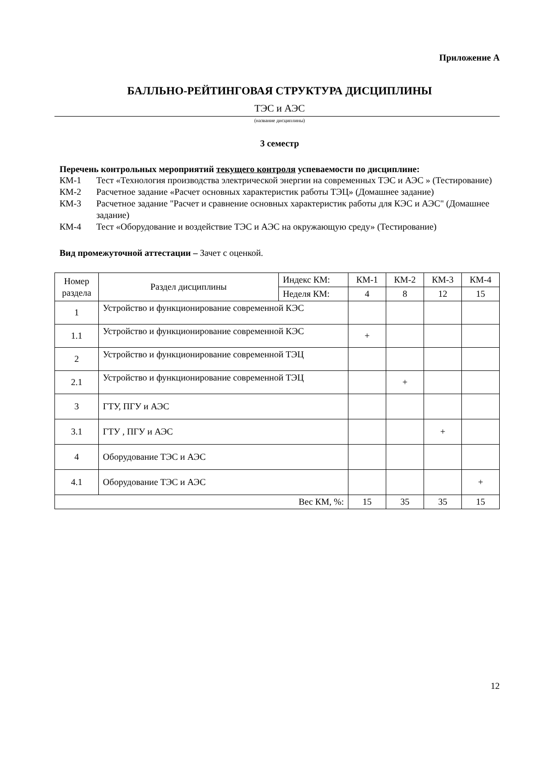Приложение А
БАЛЛЬНО-РЕЙТИНГОВАЯ СТРУКТУРА ДИСЦИПЛИНЫ
ТЭС и АЭС
(название дисциплины)
3 семестр
Перечень контрольных мероприятий текущего контроля успеваемости по дисциплине:
КМ-1 Тест «Технология производства электрической энергии на современных ТЭС и АЭС » (Тестирование)
КМ-2 Расчетное задание «Расчет основных характеристик работы ТЭЦ» (Домашнее задание)
КМ-3 Расчетное задание "Расчет и сравнение основных характеристик работы для КЭС и АЭС" (Домашнее задание)
КМ-4 Тест «Оборудование и воздействие ТЭС и АЭС на окружающую среду» (Тестирование)
Вид промежуточной аттестации – Зачет с оценкой.
| Номер раздела | Раздел дисциплины | Индекс КМ: | КМ-1 | КМ-2 | КМ-3 | КМ-4 |
| | | Неделя КМ: | 4 | 8 | 12 | 15 |
| 1 | Устройство и функционирование современной КЭС | | | | | |
| 1.1 | Устройство и функционирование современной КЭС | | + | | | |
| 2 | Устройство и функционирование современной ТЭЦ | | | | | |
| 2.1 | Устройство и функционирование современной ТЭЦ | | | + | | |
| 3 | ГТУ, ПГУ и АЭС | | | | | |
| 3.1 | ГТУ , ПГУ и АЭС | | | | + | |
| 4 | Оборудование ТЭС и АЭС | | | | | |
| 4.1 | Оборудование ТЭС и АЭС | | | | | + |
| Вес КМ, %: | | | 15 | 35 | 35 | 15 |
12